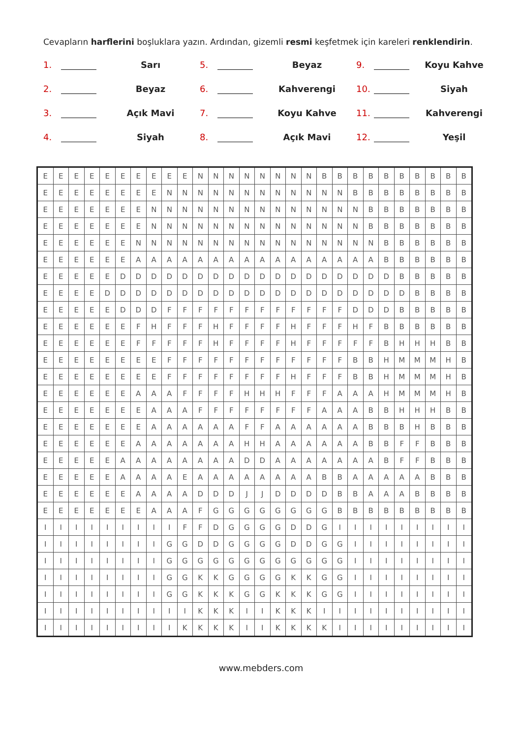Cevapların harflerini boşluklara yazın. Ardından, gizemli resmi keşfetmek için kareleri renklendirin.
1. Sarı
5. Beyaz
9. Koyu Kahve
2. Beyaz
6. Kahverengi
10. Siyah
3. Açık Mavi
7. Koyu Kahve
11. Kahverengi
4. Siyah
8. Açık Mavi
12. Yeşil
| E | E | E | E | E | E | E | E | E | E | N | N | N | N | N | N | N | N | B | B | B | B | B | B | B | B | B | B |
| E | E | E | E | E | E | E | E | N | N | N | N | N | N | N | N | N | N | N | N | B | B | B | B | B | B | B | B |
| E | E | E | E | E | E | E | N | N | N | N | N | N | N | N | N | N | N | N | N | N | B | B | B | B | B | B | B |
| E | E | E | E | E | E | E | N | N | N | N | N | N | N | N | N | N | N | N | N | N | B | B | B | B | B | B | B |
| E | E | E | E | E | E | N | N | N | N | N | N | N | N | N | N | N | N | N | N | N | N | B | B | B | B | B | B |
| E | E | E | E | E | E | A | A | A | A | A | A | A | A | A | A | A | A | A | A | A | A | B | B | B | B | B | B |
| E | E | E | E | E | D | D | D | D | D | D | D | D | D | D | D | D | D | D | D | D | D | D | B | B | B | B | B |
| E | E | E | E | D | D | D | D | D | D | D | D | D | D | D | D | D | D | D | D | D | D | D | D | B | B | B | B |
| E | E | E | E | E | D | D | D | F | F | F | F | F | F | F | F | F | F | F | F | D | D | D | B | B | B | B | B |
| E | E | E | E | E | E | F | H | F | F | F | H | F | F | F | F | H | F | F | F | H | F | B | B | B | B | B | B |
| E | E | E | E | E | E | F | F | F | F | F | H | F | F | F | F | H | F | F | F | F | F | B | H | H | H | B | B |
| E | E | E | E | E | E | E | E | F | F | F | F | F | F | F | F | F | F | F | F | B | B | H | M | M | M | H | B |
| E | E | E | E | E | E | E | E | F | F | F | F | F | F | F | F | H | F | F | F | B | B | H | M | M | M | H | B |
| E | E | E | E | E | E | A | A | A | F | F | F | F | H | H | H | F | F | F | A | A | A | H | M | M | M | H | B |
| E | E | E | E | E | E | E | A | A | A | F | F | F | F | F | F | F | F | A | A | A | B | B | H | H | H | B | B |
| E | E | E | E | E | E | E | A | A | A | A | A | A | F | F | A | A | A | A | A | A | B | B | B | H | B | B | B |
| E | E | E | E | E | E | A | A | A | A | A | A | A | H | H | A | A | A | A | A | A | B | B | F | F | B | B | B |
| E | E | E | E | E | A | A | A | A | A | A | A | A | D | D | A | A | A | A | A | A | A | B | F | F | B | B | B |
| E | E | E | E | E | A | A | A | A | E | A | A | A | A | A | A | A | A | B | B | A | A | A | A | A | B | B | B |
| E | E | E | E | E | E | A | A | A | A | D | D | D | J | J | D | D | D | D | B | B | A | A | A | B | B | B | B |
| E | E | E | E | E | E | E | A | A | A | F | G | G | G | G | G | G | G | G | B | B | B | B | B | B | B | B | B |
| I | I | I | I | I | I | I | I | I | F | F | D | G | G | G | G | D | D | G | I | I | I | I | I | I | I | I | I |
| I | I | I | I | I | I | I | I | G | G | D | D | G | G | G | G | D | D | G | G | I | I | I | I | I | I | I | I |
| I | I | I | I | I | I | I | I | G | G | G | G | G | G | G | G | G | G | G | G | I | I | I | I | I | I | I | I |
| I | I | I | I | I | I | I | I | G | G | K | K | G | G | G | G | K | K | G | G | I | I | I | I | I | I | I | I |
| I | I | I | I | I | I | I | I | G | G | K | K | K | G | G | K | K | K | G | G | I | I | I | I | I | I | I | I |
| I | I | I | I | I | I | I | I | I | I | K | K | K | I | I | K | K | K | I | I | I | I | I | I | I | I | I | I |
| I | I | I | I | I | I | I | I | I | K | K | K | K | I | I | K | K | K | K | I | I | I | I | I | I | I | I | I |
www.mebders.com